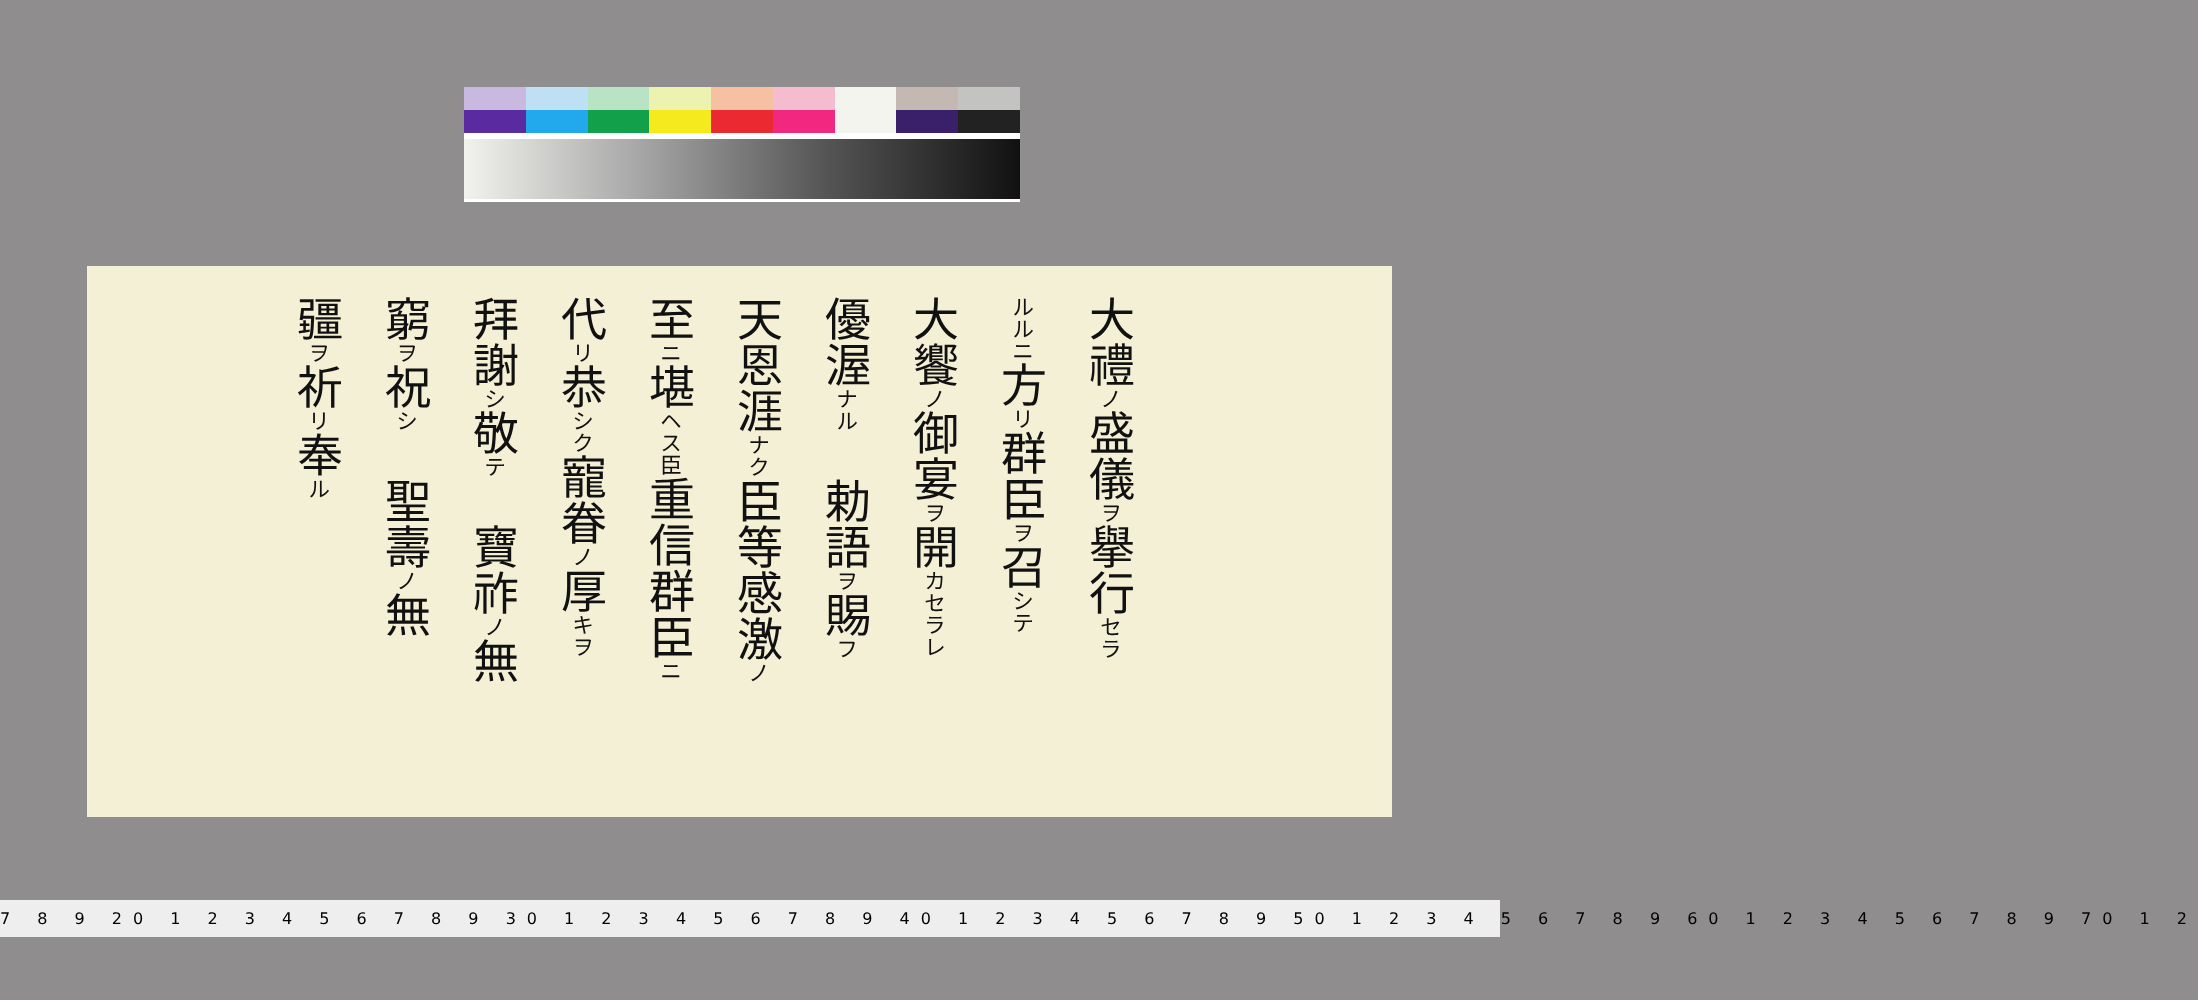大禮ノ盛儀ヲ擧行セラ
ルルニ方リ群臣ヲ召シテ
大饗ノ御宴ヲ開カセラレ
優渥ナル　勅語ヲ賜フ
天恩涯ナク臣等感激ノ
至ニ堪ヘス臣重信群臣ニ
代リ恭シク寵眷ノ厚キヲ
拜謝シ敬テ　寶祚ノ無
窮ヲ祝シ　聖壽ノ無
疆ヲ祈リ奉ル
7 8 9 20 1 2 3 4 5 6 7 8 9 30 1 2 3 4 5 6 7 8 9 40 1 2 3 4 5 6 7 8 9 50 1 2 3 4 5 6 7 8 9 60 1 2 3 4 5 6 7 8 9 70 1 2